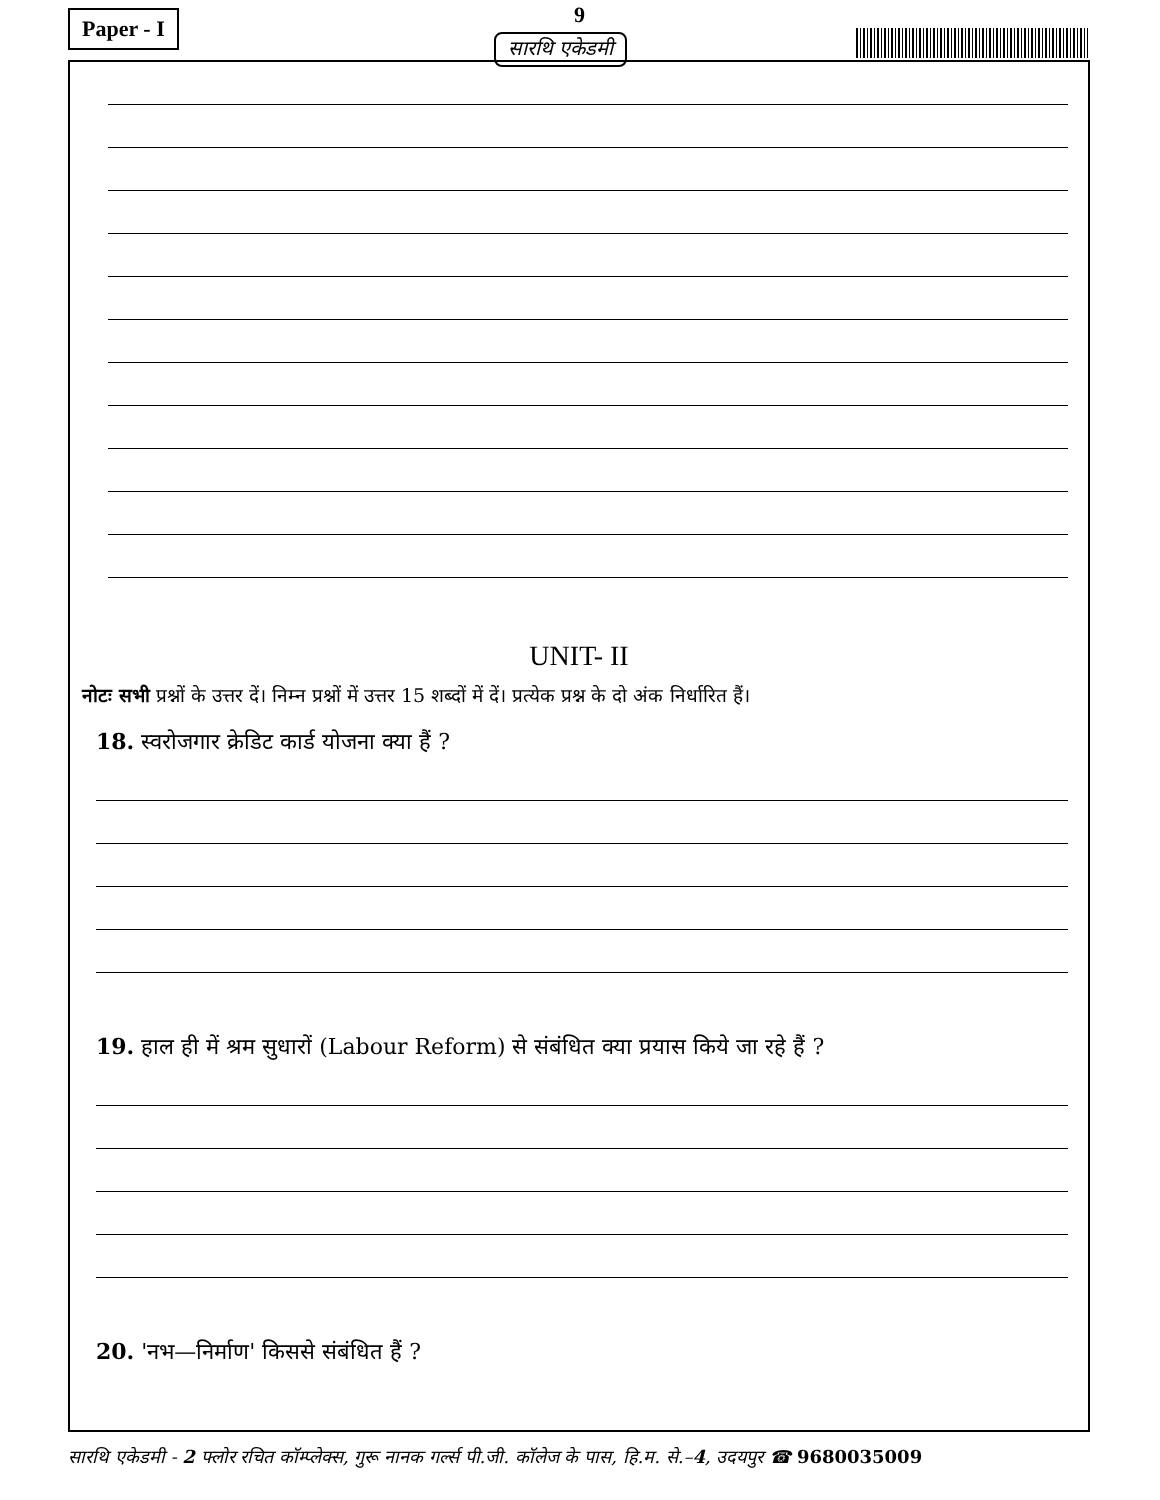Paper - I 9
सारथि एकेडमी
UNIT- II
नोटः सभी प्रश्नों के उत्तर दें। निम्न प्रश्नों में उत्तर 15 शब्दों में दें। प्रत्येक प्रश्न के दो अंक निर्धारित हैं।
18. स्वरोजगार क्रेडिट कार्ड योजना क्या हैं ?
19. हाल ही में श्रम सुधारों (Labour Reform) से संबंधित क्या प्रयास किये जा रहे हैं ?
20. 'नभ—निर्माण' किससे संबंधित हैं ?
सारथि एकेडमी - 2 फ्लोर रचित कॉम्प्लेक्स, गुरू नानक गर्ल्स पी.जी. कॉलेज के पास, हि.म. से.–4, उदयपुर ☎ 9680035009